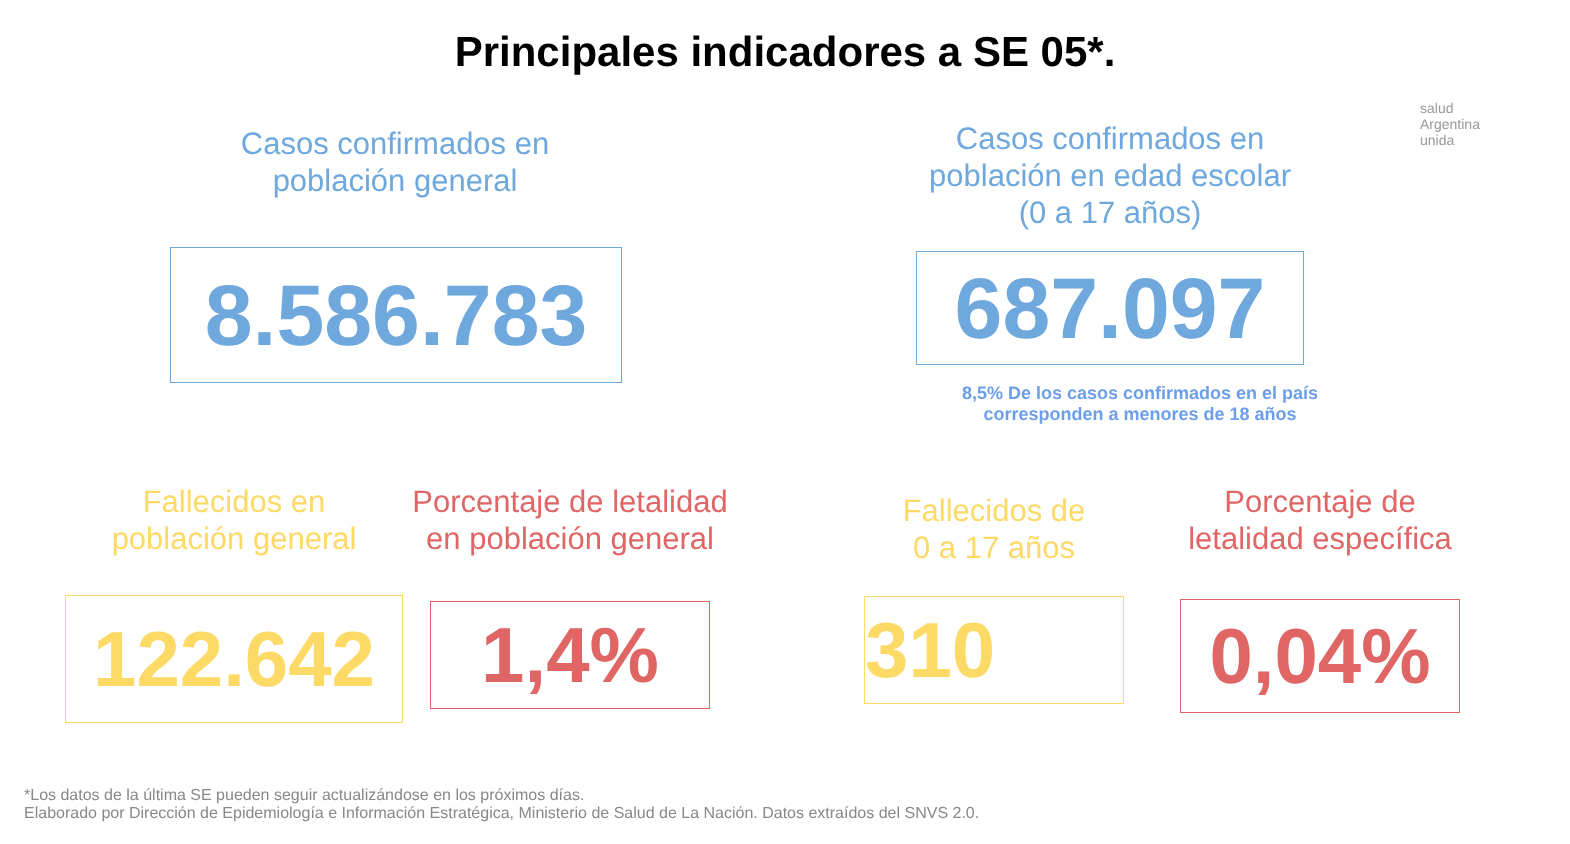Principales indicadores a SE 05*.
Casos confirmados en
población general
8.586.783
Casos confirmados en
población en edad escolar
(0 a 17 años)
687.097
8,5% De los casos confirmados en el país
corresponden a menores de 18 años
Fallecidos en
población general
122.642
Porcentaje de letalidad
en población general
1,4%
Fallecidos de
0 a 17 años
310
Porcentaje de
letalidad específica
0,04%
salud
Argentina unida
*Los datos de la última SE pueden seguir actualizándose en los próximos días.
Elaborado por Dirección de Epidemiología e Información Estratégica, Ministerio de Salud de La Nación. Datos extraídos del SNVS 2.0.